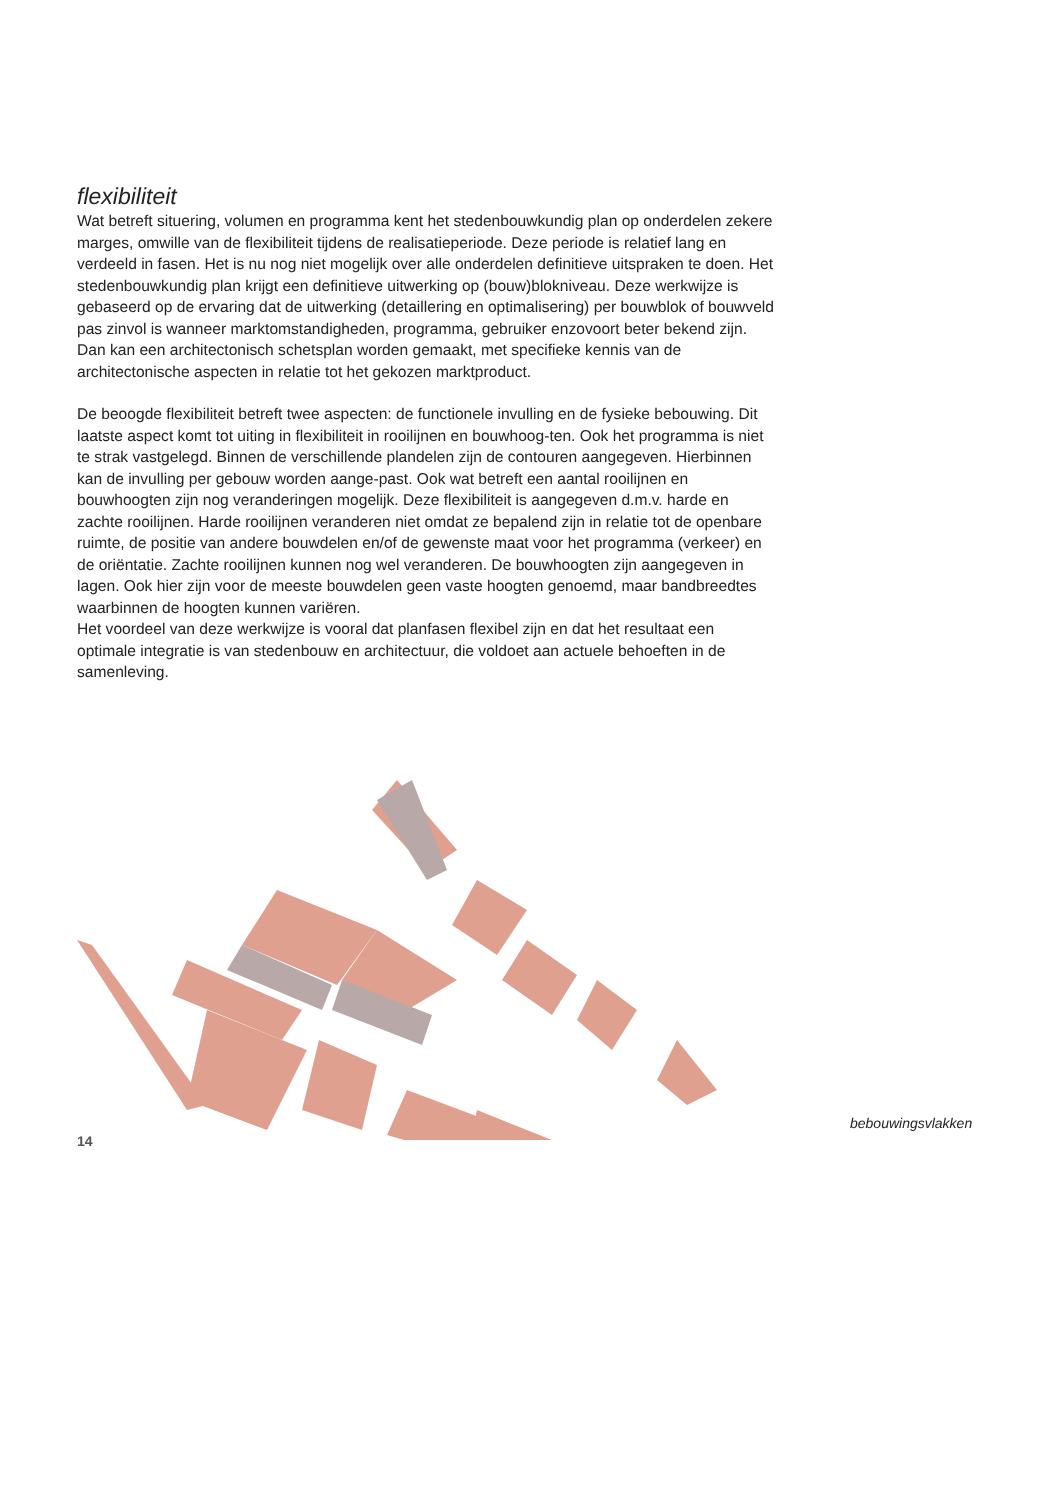flexibiliteit
Wat betreft situering, volumen en programma kent het stedenbouwkundig plan op onderdelen zekere marges, omwille van de flexibiliteit tijdens de realisatieperiode. Deze periode is relatief lang en verdeeld in fasen. Het is nu nog niet mogelijk over alle onderdelen definitieve uitspraken te doen. Het stedenbouwkundig plan krijgt een definitieve uitwerking op (bouw)blokniveau. Deze werkwijze is gebaseerd op de ervaring dat de uitwerking (detaillering en optimalisering) per bouwblok of bouwveld pas zinvol is wanneer marktomstandigheden, programma, gebruiker enzovoort beter bekend zijn. Dan kan een architectonisch schetsplan worden gemaakt, met specifieke kennis van de architectonische aspecten in relatie tot het gekozen marktproduct.
De beoogde flexibiliteit betreft twee aspecten: de functionele invulling en de fysieke bebouwing. Dit laatste aspect komt tot uiting in flexibiliteit in rooilijnen en bouwhoog-ten. Ook het programma is niet te strak vastgelegd. Binnen de verschillende plandelen zijn de contouren aangegeven. Hierbinnen kan de invulling per gebouw worden aange-past. Ook wat betreft een aantal rooilijnen en bouwhoogten zijn nog veranderingen mogelijk. Deze flexibiliteit is aangegeven d.m.v. harde en zachte rooilijnen. Harde rooilijnen veranderen niet omdat ze bepalend zijn in relatie tot de openbare ruimte, de positie van andere bouwdelen en/of de gewenste maat voor het programma (verkeer) en de oriëntatie. Zachte rooilijnen kunnen nog wel veranderen. De bouwhoogten zijn aangegeven in lagen. Ook hier zijn voor de meeste bouwdelen geen vaste hoogten genoemd, maar bandbreedtes waarbinnen de hoogten kunnen variëren.
Het voordeel van deze werkwijze is vooral dat planfasen flexibel zijn en dat het resultaat een optimale integratie is van stedenbouw en architectuur, die voldoet aan actuele behoeften in de samenleving.
bebouwingsvlakken
14